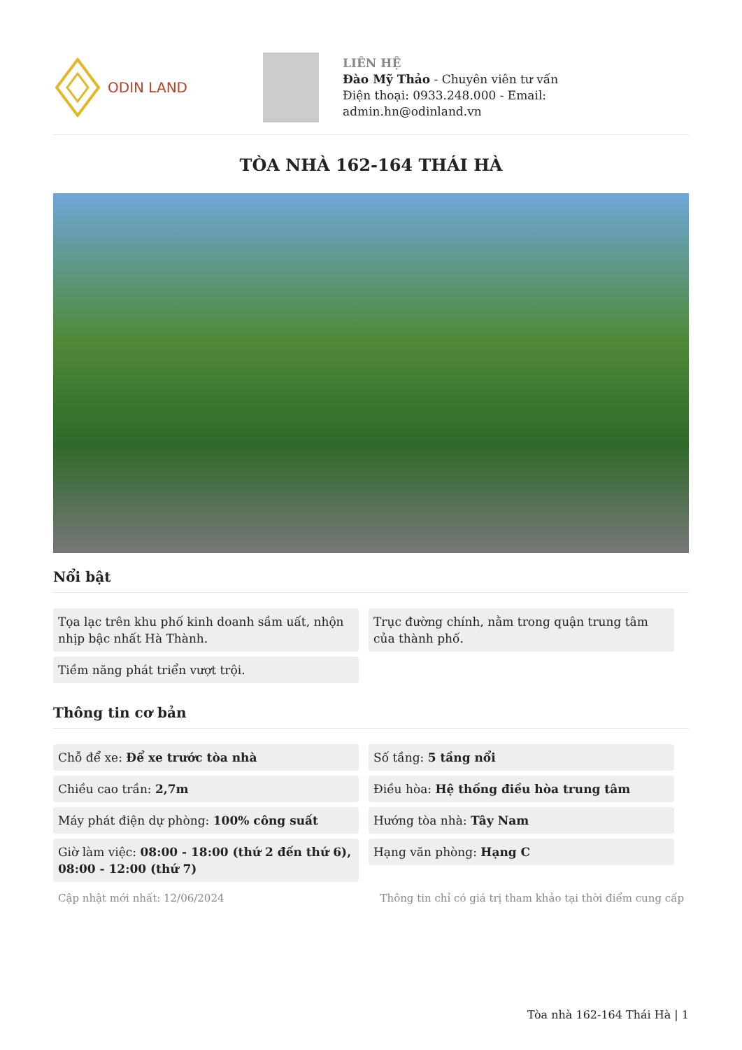ODIN LAND
LIÊN HỆ
Đào Mỹ Thảo - Chuyên viên tư vấn
Điện thoại: 0933.248.000 - Email:
admin.hn@odinland.vn
TÒA NHÀ 162-164 THÁI HÀ
Nổi bật
Tọa lạc trên khu phố kinh doanh sầm uất, nhộn nhịp bậc nhất Hà Thành.
Trục đường chính, nằm trong quận trung tâm của thành phố.
Tiềm năng phát triển vượt trội.
Thông tin cơ bản
Chỗ để xe: Để xe trước tòa nhà
Số tầng: 5 tầng nổi
Chiều cao trần: 2,7m
Điều hòa: Hệ thống điều hòa trung tâm
Máy phát điện dự phòng: 100% công suất
Hướng tòa nhà: Tây Nam
Giờ làm việc: 08:00 - 18:00 (thứ 2 đến thứ 6), 08:00 - 12:00 (thứ 7)
Hạng văn phòng: Hạng C
Cập nhật mới nhất: 12/06/2024 Thông tin chỉ có giá trị tham khảo tại thời điểm cung cấp
Tòa nhà 162-164 Thái Hà | 1